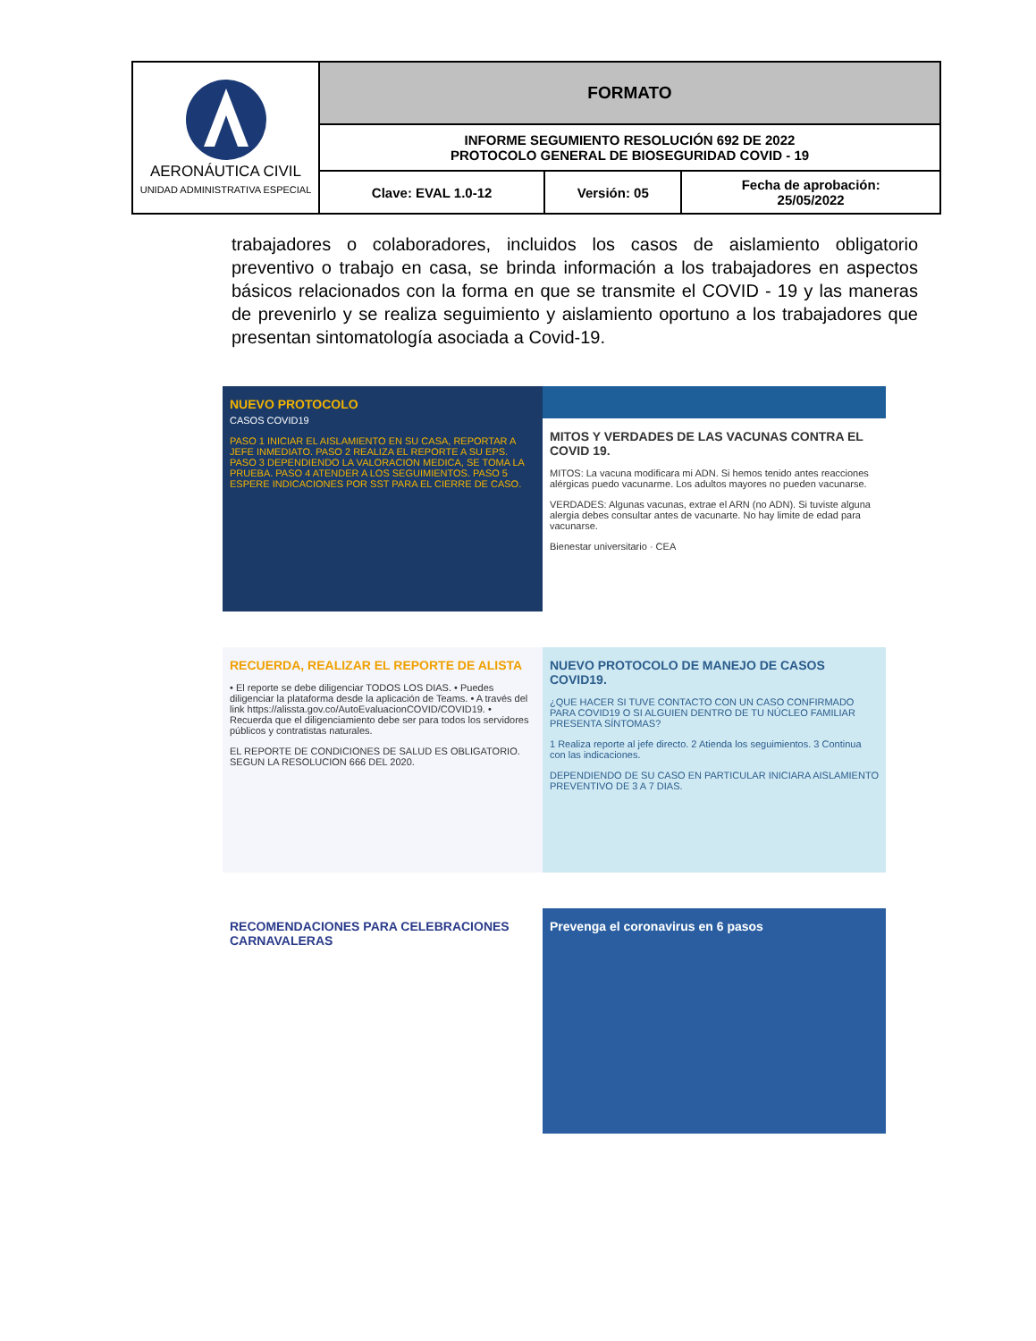| AERONÁUTICA CIVIL UNIDAD ADMINISTRATIVA ESPECIAL | FORMATO | | |
| | INFORME SEGUMIENTO RESOLUCIÓN 692 DE 2022 PROTOCOLO GENERAL DE BIOSEGURIDAD COVID - 19 | | |
| | Clave: EVAL 1.0-12 | Versión: 05 | Fecha de aprobación: 25/05/2022 |
trabajadores o colaboradores, incluidos los casos de aislamiento obligatorio preventivo o trabajo en casa, se brinda información a los trabajadores en aspectos básicos relacionados con la forma en que se transmite el COVID - 19 y las maneras de prevenirlo y se realiza seguimiento y aislamiento oportuno a los trabajadores que presentan sintomatología asociada a Covid-19.
NUEVO PROTOCOLO
CASOS COVID19
PASO 1 INICIAR EL AISLAMIENTO EN SU CASA, REPORTAR A JEFE INMEDIATO. PASO 2 REALIZA EL REPORTE A SU EPS. PASO 3 DEPENDIENDO LA VALORACION MEDICA, SE TOMA LA PRUEBA. PASO 4 ATENDER A LOS SEGUIMIENTOS. PASO 5 ESPERE INDICACIONES POR SST PARA EL CIERRE DE CASO.
MITOS Y VERDADES DE LAS VACUNAS CONTRA EL COVID 19.
MITOS: La vacuna modificara mi ADN. Si hemos tenido antes reacciones alérgicas puedo vacunarme. Los adultos mayores no pueden vacunarse.
VERDADES: Algunas vacunas, extrae el ARN (no ADN). Si tuviste alguna alergia debes consultar antes de vacunarte. No hay limite de edad para vacunarse.
Bienestar universitario · CEA
RECUERDA, REALIZAR EL REPORTE DE ALISTA
• El reporte se debe diligenciar TODOS LOS DIAS. • Puedes diligenciar la plataforma desde la aplicación de Teams. • A través del link https://alissta.gov.co/AutoEvaluacionCOVID/COVID19. • Recuerda que el diligenciamiento debe ser para todos los servidores públicos y contratistas naturales.
EL REPORTE DE CONDICIONES DE SALUD ES OBLIGATORIO. SEGUN LA RESOLUCION 666 DEL 2020.
NUEVO PROTOCOLO DE MANEJO DE CASOS COVID19.
¿QUE HACER SI TUVE CONTACTO CON UN CASO CONFIRMADO PARA COVID19 O SI ALGUIEN DENTRO DE TU NÚCLEO FAMILIAR PRESENTA SÍNTOMAS?
1 Realiza reporte al jefe directo. 2 Atienda los seguimientos. 3 Continua con las indicaciones.
DEPENDIENDO DE SU CASO EN PARTICULAR INICIARA AISLAMIENTO PREVENTIVO DE 3 A 7 DIAS.
RECOMENDACIONES PARA CELEBRACIONES CARNAVALERAS
Prevenga el coronavirus en 6 pasos